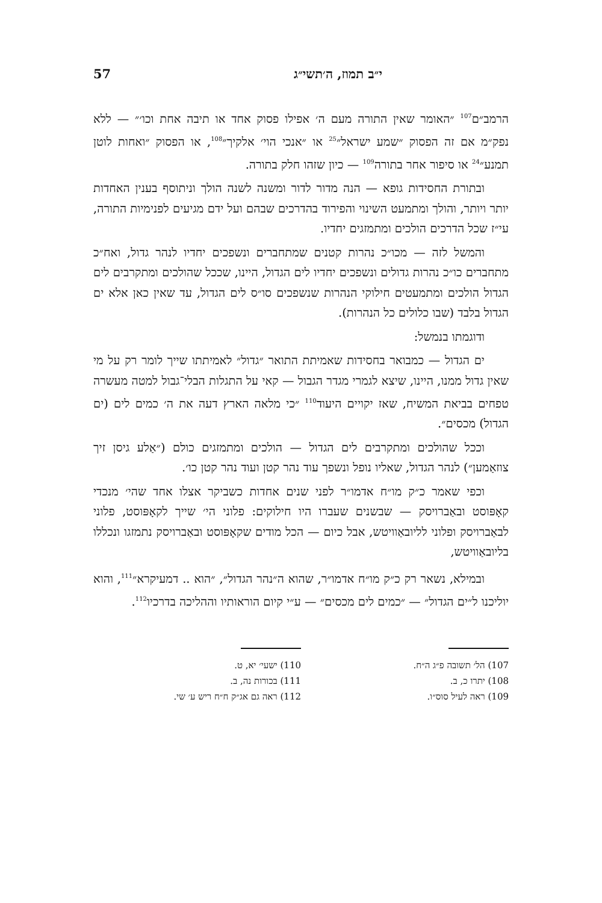י״ב תמוז, ה׳תשי״ג 57
הרמב״ם<sup>107</sup> ״האומר שאין התורה מעם ה׳ אפילו פסוק אחד או תיבה אחת וכו׳״ — ללא נפק״מ אם זה הפסוק ״שמע ישראל״<sup>25</sup> או ״אנכי הוי׳ אלקיך״<sup>108</sup>, או הפסוק ״ואחות לוטן תמנע״<sup>24</sup> או סיפור אחר בתורה<sup>109</sup> — כיון שזהו חלק בתורה.
ובתורת החסידות גופא — הנה מדור לדור ומשנה לשנה הולך וניתוסף בענין האחדות יותר ויותר, והולך ומתמעט השינוי והפירוד בהדרכים שבהם ועל ידם מגיעים לפנימיות התורה, עי״ז שכל הדרכים הולכים ומתמזגים יחדיו.
והמשל לזה — מכו״כ נהרות קטנים שמתחברים ונשפכים יחדיו לנהר גדול, ואח״כ מתחברים כו״כ נהרות גדולים ונשפכים יחדיו לים הגדול, היינו, שככל שהולכים ומתקרבים לים הגדול הולכים ומתמעטים חילוקי הנהרות שנשפכים סו״ס לים הגדול, עד שאין כאן אלא ים הגדול בלבד (שבו כלולים כל הנהרות).
ודוגמתו בנמשל:
ים הגדול — כמבואר בחסידות שאמיתת התואר ״גדול״ לאמיתתו שייך לומר רק על מי שאין גדול ממנו, היינו, שיצא לגמרי מגדר הגבול — קאי על התגלות הבלי־גבול למטה מעשרה טפחים בביאת המשיח, שאז יקויים היעוד<sup>110</sup> ״כי מלאה הארץ דעה את ה׳ כמים לים (ים הגדול) מכסים״.
וככל שהולכים ומתקרבים לים הגדול — הולכים ומתמזגים כולם (״אַלע גיסן זיך צוזאַמען״) לנהר הגדול, שאליו נופל ונשפך עוד נהר קטן ועוד נהר קטן כו׳.
וכפי שאמר כ״ק מו״ח אדמו״ר לפני שנים אחדות כשביקר אצלו אחד שהי׳ מנכדי קאָפּוסט ובאַברויסק — שבשנים שעברו היו חילוקים: פלוני הי׳ שייך לקאָפּוסט, פלוני לבאַברויסק ופלוני לליובאַוויטש, אבל כיום — הכל מודים שקאָפּוסט ובאַברויסק נתמזגו ונכללו בליובאַוויטש,
ובמילא, נשאר רק כ״ק מו״ח אדמו״ר, שהוא ה״נהר הגדול״, ״הוא .. דמעיקרא״<sup>111</sup>, והוא יוליכנו ל״ים הגדול״ — ״כמים לים מכסים״ — ע״י קיום הוראותיו וההליכה בדרכיו<sup>112</sup>.
107) הל׳ תשובה פ״ג ה״ח.
108) יתרו כ, ב.
109) ראה לעיל סוס״ו.
110) ישעי׳ יא, ט.
111) בכורות נה, ב.
112) ראה גם אג״ק ח״ח ריש ע׳ שי.